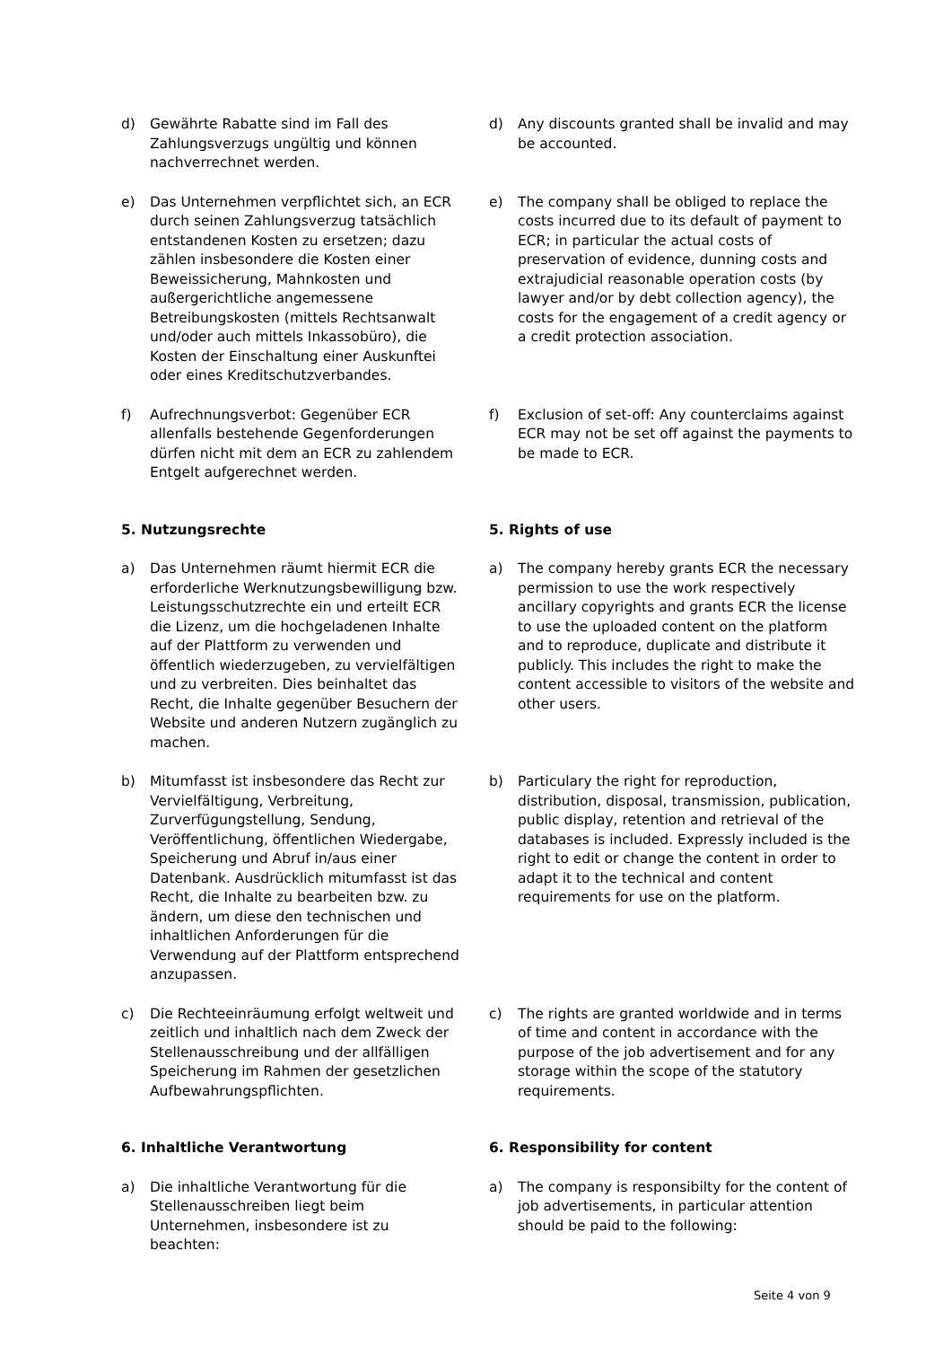| d) Gewährte Rabatte sind im Fall des Zahlungsverzugs ungültig und können nachverrechnet werden. | d) Any discounts granted shall be invalid and may be accounted. |
| e) Das Unternehmen verpflichtet sich, an ECR durch seinen Zahlungsverzug tatsächlich entstandenen Kosten zu ersetzen; dazu zählen insbesondere die Kosten einer Beweissicherung, Mahnkosten und außergerichtliche angemessene Betreibungskosten (mittels Rechtsanwalt und/oder auch mittels Inkassobüro), die Kosten der Einschaltung einer Auskunftei oder eines Kreditschutzverbandes. | e) The company shall be obliged to replace the costs incurred due to its default of payment to ECR; in particular the actual costs of preservation of evidence, dunning costs and extrajudicial reasonable operation costs (by lawyer and/or by debt collection agency), the costs for the engagement of a credit agency or a credit protection association. |
| f) Aufrechnungsverbot: Gegenüber ECR allenfalls bestehende Gegenforderungen dürfen nicht mit dem an ECR zu zahlendem Entgelt aufgerechnet werden. | f) Exclusion of set-off: Any counterclaims against ECR may not be set off against the payments to be made to ECR. |
| 5. Nutzungsrechte | 5. Rights of use |
| a) Das Unternehmen räumt hiermit ECR die erforderliche Werknutzungsbewilligung bzw. Leistungsschutzrechte ein und erteilt ECR die Lizenz, um die hochgeladenen Inhalte auf der Plattform zu verwenden und öffentlich wiederzugeben, zu vervielfältigen und zu verbreiten. Dies beinhaltet das Recht, die Inhalte gegenüber Besuchern der Website und anderen Nutzern zugänglich zu machen. | a) The company hereby grants ECR the necessary permission to use the work respectively ancillary copyrights and grants ECR the license to use the uploaded content on the platform and to reproduce, duplicate and distribute it publicly. This includes the right to make the content accessible to visitors of the website and other users. |
| b) Mitumfasst ist insbesondere das Recht zur Vervielfältigung, Verbreitung, Zurverfügungstellung, Sendung, Veröffentlichung, öffentlichen Wiedergabe, Speicherung und Abruf in/aus einer Datenbank. Ausdrücklich mitumfasst ist das Recht, die Inhalte zu bearbeiten bzw. zu ändern, um diese den technischen und inhaltlichen Anforderungen für die Verwendung auf der Plattform entsprechend anzupassen. | b) Particulary the right for reproduction, distribution, disposal, transmission, publication, public display, retention and retrieval of the databases is included. Expressly included is the right to edit or change the content in order to adapt it to the technical and content requirements for use on the platform. |
| c) Die Rechteeinräumung erfolgt weltweit und zeitlich und inhaltlich nach dem Zweck der Stellenausschreibung und der allfälligen Speicherung im Rahmen der gesetzlichen Aufbewahrungspflichten. | c) The rights are granted worldwide and in terms of time and content in accordance with the purpose of the job advertisement and for any storage within the scope of the statutory requirements. |
| 6. Inhaltliche Verantwortung | 6. Responsibility for content |
| a) Die inhaltliche Verantwortung für die Stellenausschreiben liegt beim Unternehmen, insbesondere ist zu beachten: | a) The company is responsibilty for the content of job advertisements, in particular attention should be paid to the following: |
Seite 4 von 9